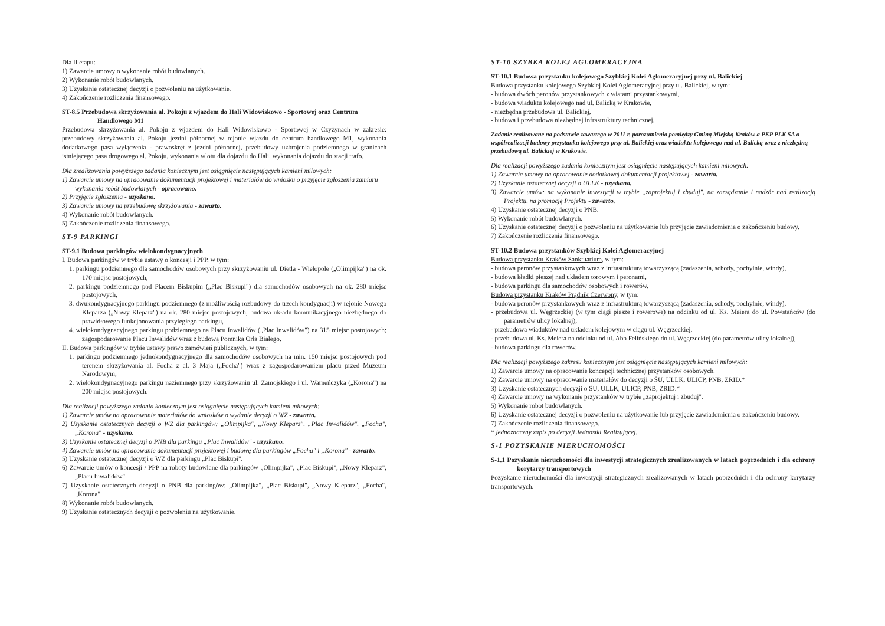Dla II etapu:
1) Zawarcie umowy o wykonanie robót budowlanych.
2) Wykonanie robót budowlanych.
3) Uzyskanie ostatecznej decyzji o pozwoleniu na użytkowanie.
4) Zakończenie rozliczenia finansowego.
ST-8.5 Przebudowa skrzyżowania al. Pokoju z wjazdem do Hali Widowiskowo - Sportowej oraz Centrum Handlowego M1
Przebudowa skrzyżowania al. Pokoju z wjazdem do Hali Widowiskowo - Sportowej w Czyżynach w zakresie: przebudowy skrzyżowania al. Pokoju jezdni północnej w rejonie wjazdu do centrum handlowego M1, wykonania dodatkowego pasa wyłączenia - prawoskręt z jezdni północnej, przebudowy uzbrojenia podziemnego w granicach istniejącego pasa drogowego al. Pokoju, wykonania wlotu dla dojazdu do Hali, wykonania dojazdu do stacji trafo.
Dla zrealizowania powyższego zadania koniecznym jest osiągnięcie następujących kamieni milowych:
1) Zawarcie umowy na opracowanie dokumentacji projektowej i materiałów do wniosku o przyjęcie zgłoszenia zamiaru wykonania robót budowlanych - opracowano.
2) Przyjęcie zgłoszenia - uzyskano.
3) Zawarcie umowy na przebudowę skrzyżowania - zawarto.
4) Wykonanie robót budowlanych.
5) Zakończenie rozliczenia finansowego.
ST-9 PARKINGI
ST-9.1 Budowa parkingów wielokondygnacyjnych
I. Budowa parkingów w trybie ustawy o koncesji i PPP, w tym:
1. parkingu podziemnego dla samochodów osobowych przy skrzyżowaniu ul. Dietla - Wielopole („Olimpijka") na ok. 170 miejsc postojowych,
2. parkingu podziemnego pod Placem Biskupim („Plac Biskupi") dla samochodów osobowych na ok. 280 miejsc postojowych,
3. dwukondygnacyjnego parkingu podziemnego (z możliwością rozbudowy do trzech kondygnacji) w rejonie Nowego Kleparza („Nowy Kleparz") na ok. 280 miejsc postojowych; budowa układu komunikacyjnego niezbędnego do prawidłowego funkcjonowania przyległego parkingu,
4. wielokondygnacyjnego parkingu podziemnego na Placu Inwalidów („Plac Inwalidów") na 315 miejsc postojowych; zagospodarowanie Placu Inwalidów wraz z budową Pomnika Orła Białego.
II. Budowa parkingów w trybie ustawy prawo zamówień publicznych, w tym:
1. parkingu podziemnego jednokondygnacyjnego dla samochodów osobowych na min. 150 miejsc postojowych pod terenem skrzyżowania al. Focha z al. 3 Maja („Focha") wraz z zagospodarowaniem placu przed Muzeum Narodowym,
2. wielokondygnacyjnego parkingu naziemnego przy skrzyżowaniu ul. Zamojskiego i ul. Warneńczyka („Korona") na 200 miejsc postojowych.
Dla realizacji powyższego zadania koniecznym jest osiągnięcie następujących kamieni milowych:
1) Zawarcie umów na opracowanie materiałów do wniosków o wydanie decyzji o WZ - zawarto.
2) Uzyskanie ostatecznych decyzji o WZ dla parkingów: „Olimpijka", „Nowy Kleparz", „Plac Inwalidów", „Focha", „Korona" - uzyskano.
3) Uzyskanie ostatecznej decyzji o PNB dla parkingu „Plac Inwalidów" - uzyskano.
4) Zawarcie umów na opracowanie dokumentacji projektowej i budowę dla parkingów „Focha" i „Korona" - zawarto.
5) Uzyskanie ostatecznej decyzji o WZ dla parkingu „Plac Biskupi".
6) Zawarcie umów o koncesji / PPP na roboty budowlane dla parkingów „Olimpijka", „Plac Biskupi", „Nowy Kleparz", „Placu Inwalidów".
7) Uzyskanie ostatecznych decyzji o PNB dla parkingów: „Olimpijka", „Plac Biskupi", „Nowy Kleparz", „Focha", „Korona".
8) Wykonanie robót budowlanych.
9) Uzyskanie ostatecznych decyzji o pozwoleniu na użytkowanie.
ST-10 SZYBKA KOLEJ AGLOMERACYJNA
ST-10.1 Budowa przystanku kolejowego Szybkiej Kolei Aglomeracyjnej przy ul. Balickiej
Budowa przystanku kolejowego Szybkiej Kolei Aglomeracyjnej przy ul. Balickiej, w tym:
- budowa dwóch peronów przystankowych z wiatami przystankowymi,
- budowa wiaduktu kolejowego nad ul. Balicką w Krakowie,
- niezbędna przebudowa ul. Balickiej,
- budowa i przebudowa niezbędnej infrastruktury technicznej.
Zadanie realizowane na podstawie zawartego w 2011 r. porozumienia pomiędzy Gminą Miejską Kraków a PKP PLK SA o współrealizacji budowy przystanku kolejowego przy ul. Balickiej oraz wiaduktu kolejowego nad ul. Balicką wraz z niezbędną przebudową ul. Balickiej w Krakowie.
Dla realizacji powyższego zadania koniecznym jest osiągnięcie następujących kamieni milowych:
1) Zawarcie umowy na opracowanie dodatkowej dokumentacji projektowej - zawarto.
2) Uzyskanie ostatecznej decyzji o ULLK - uzyskano.
3) Zawarcie umów: na wykonanie inwestycji w trybie „zaprojektuj i zbuduj", na zarządzanie i nadzór nad realizacją Projektu, na promocję Projektu - zawarto.
4) Uzyskanie ostatecznej decyzji o PNB.
5) Wykonanie robót budowlanych.
6) Uzyskanie ostatecznej decyzji o pozwoleniu na użytkowanie lub przyjęcie zawiadomienia o zakończeniu budowy.
7) Zakończenie rozliczenia finansowego.
ST-10.2 Budowa przystanków Szybkiej Kolei Aglomeracyjnej
Budowa przystanku Kraków Sanktuarium, w tym:
- budowa peronów przystankowych wraz z infrastrukturą towarzyszącą (zadaszenia, schody, pochylnie, windy),
- budowa kładki pieszej nad układem torowym i peronami,
- budowa parkingu dla samochodów osobowych i rowerów.
Budowa przystanku Kraków Prądnik Czerwony, w tym:
- budowa peronów przystankowych wraz z infrastrukturą towarzyszącą (zadaszenia, schody, pochylnie, windy),
- przebudowa ul. Węgrzeckiej (w tym ciągi piesze i rowerowe) na odcinku od ul. Ks. Meiera do ul. Powstańców (do parametrów ulicy lokalnej),
- przebudowa wiaduktów nad układem kolejowym w ciągu ul. Węgrzeckiej,
- przebudowa ul. Ks. Meiera na odcinku od ul. Abp Felińskiego do ul. Węgrzeckiej (do parametrów ulicy lokalnej),
- budowa parkingu dla rowerów.
Dla realizacji powyższego zakresu koniecznym jest osiągnięcie następujących kamieni milowych:
1) Zawarcie umowy na opracowanie koncepcji technicznej przystanków osobowych.
2) Zawarcie umowy na opracowanie materiałów do decyzji o ŚU, ULLK, ULICP, PNB, ZRID.*
3) Uzyskanie ostatecznych decyzji o ŚU, ULLK, ULICP, PNB, ZRID.*
4) Zawarcie umowy na wykonanie przystanków w trybie „zaprojektuj i zbuduj".
5) Wykonanie robot budowlanych.
6) Uzyskanie ostatecznej decyzji o pozwoleniu na użytkowanie lub przyjęcie zawiadomienia o zakończeniu budowy.
7) Zakończenie rozliczenia finansowego.
* jednoznaczny zapis po decyzji Jednostki Realizującej.
S-1 POZYSKANIE NIERUCHOMOŚCI
S-1.1 Pozyskanie nieruchomości dla inwestycji strategicznych zrealizowanych w latach poprzednich i dla ochrony korytarzy transportowych
Pozyskanie nieruchomości dla inwestycji strategicznych zrealizowanych w latach poprzednich i dla ochrony korytarzy transportowych.